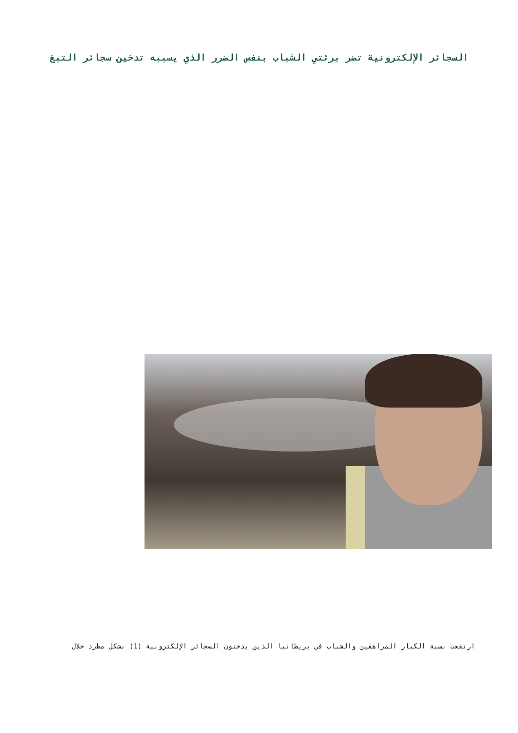السجائر الإلكترونية تضر برئتي الشباب بنفس الضرر الذي يسببه تدخين سجائر التبغ
ارتفعت نسبة الكبار المراهقين والشباب في بريطانيا الذين يدخنون السجائر الإلكترونية (1) بشكل مطرد خلال